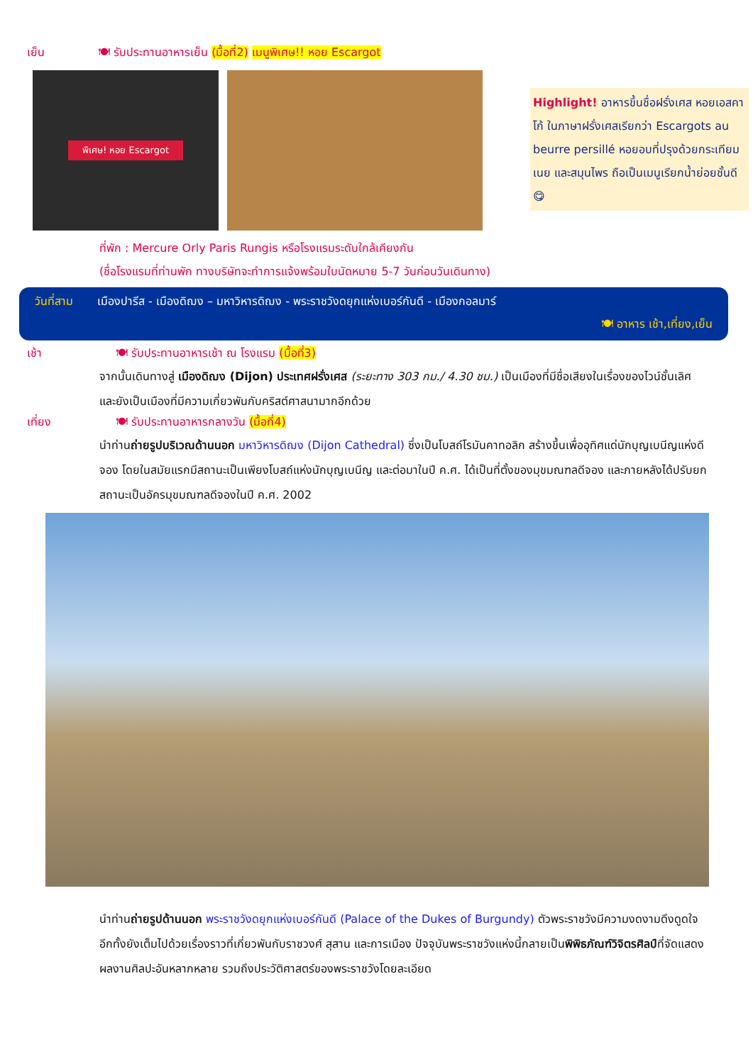เย็น 🍽 รับประทานอาหารเย็น (มื้อที่2) เมนูพิเศษ!! หอย Escargot
พิเศษ! หอย Escargot
Highlight! อาหารขึ้นชื่อฝรั่งเศส หอยเอสคาโก้ ในภาษาฝรั่งเศสเรียกว่า Escargots au beurre persillé หอยอบที่ปรุงด้วยกระเทียม เนย และสมุนไพร ถือเป็นเมนูเรียกน้ำย่อยชั้นดี 😋
ที่พัก : Mercure Orly Paris Rungis หรือโรงแรมระดับใกล้เคียงกัน
(ชื่อโรงแรมที่ท่านพัก ทางบริษัทจะทำการแจ้งพร้อมใบนัดหมาย 5-7 วันก่อนวันเดินทาง)
วันที่สาม เมืองปารีส - เมืองดิฌง – มหาวิหารดิฌง - พระราชวังดยุกแห่งเบอร์กันดี - เมืองกอลมาร์
🍽 อาหาร เช้า,เที่ยง,เย็น
เช้า 🍽 รับประทานอาหารเช้า ณ โรงแรม (มื้อที่3)
จากนั้นเดินทางสู่ เมืองดิฌง (Dijon) ประเทศฝรั่งเศส (ระยะทาง 303 กม./ 4.30 ชม.) เป็นเมืองที่มีชื่อเสียงในเรื่องของไวน์ชั้นเลิศ และยังเป็นเมืองที่มีความเกี่ยวพันกับคริสต์ศาสนามากอีกด้วย
เที่ยง 🍽 รับประทานอาหารกลางวัน (มื้อที่4)
นำท่านถ่ายรูปบริเวณด้านนอก มหาวิหารดิฌง (Dijon Cathedral) ซึ่งเป็นโบสถ์โรมันคาทอลิก สร้างขึ้นเพื่ออุทิศแด่นักบุญเบนีญแห่งดีจอง โดยในสมัยแรกมีสถานะเป็นเพียงโบสถ์แห่งนักบุญเบนีญ และต่อมาในปี ค.ศ. ได้เป็นที่ตั้งของมุขมณฑลดีจอง และภายหลังได้ปรับยกสถานะเป็นอัครมุขมณฑลดีจองในปี ค.ศ. 2002
นำท่านถ่ายรูปด้านนอก พระราชวังดยุกแห่งเบอร์กันดี (Palace of the Dukes of Burgundy) ตัวพระราชวังมีความงดงามดึงดูดใจอีกทั้งยังเต็มไปด้วยเรื่องราวที่เกี่ยวพันกับราชวงศ์ สุสาน และการเมือง ปัจจุบันพระราชวังแห่งนี้กลายเป็นพิพิธภัณฑ์วิจิตรศิลป์ที่จัดแสดงผลงานศิลปะอันหลากหลาย รวมถึงประวัติศาสตร์ของพระราชวังโดยละเอียด